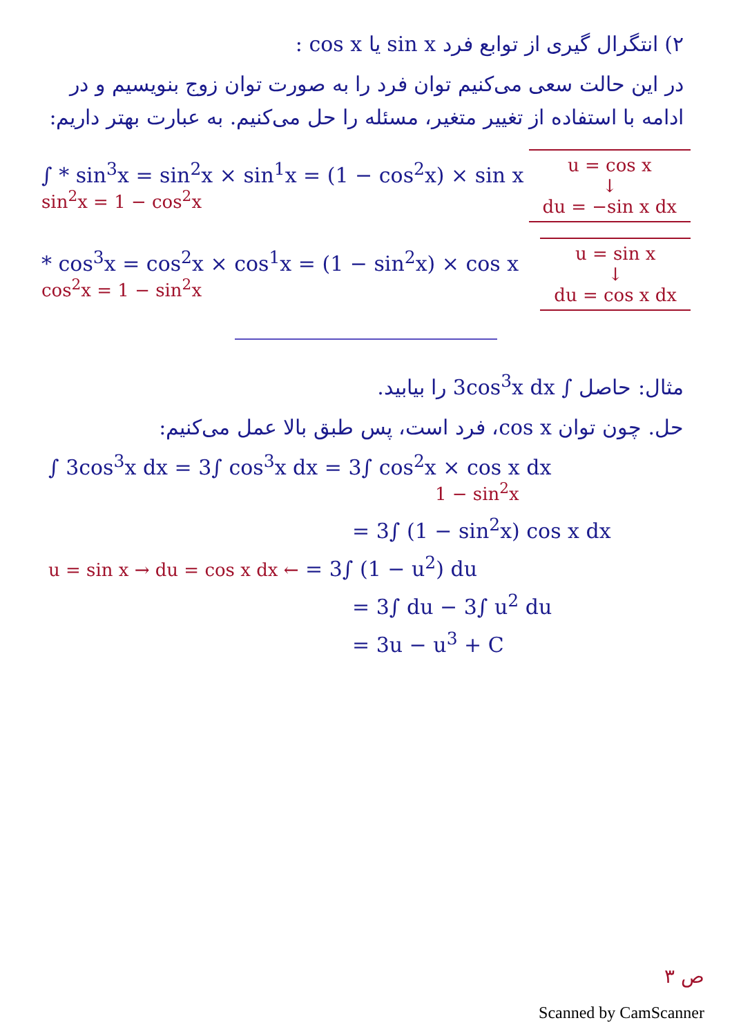۲) انتگرال گیری از توابع فرد sin x یا cos x :
در این حالت سعی می‌کنیم توان فرد را به صورت توان زوج بنویسیم و در ادامه با استفاده از تغییر متغیر، مسئله را حل می‌کنیم. به عبارت بهتر داریم:
∫ * sin<sup>3</sup>x = sin<sup>2</sup>x × sin<sup>1</sup>x = (1 − cos<sup>2</sup>x) × sin x
sin<sup>2</sup>x = 1 − cos<sup>2</sup>x
u = cos x
↓
du = −sin x dx
* cos<sup>3</sup>x = cos<sup>2</sup>x × cos<sup>1</sup>x = (1 − sin<sup>2</sup>x) × cos x
cos<sup>2</sup>x = 1 − sin<sup>2</sup>x
u = sin x
↓
du = cos x dx
مثال: حاصل ∫ 3cos<sup>3</sup>x dx را بیابید.
حل. چون توان cos x، فرد است، پس طبق بالا عمل می‌کنیم:
∫ 3cos<sup>3</sup>x dx = 3∫ cos<sup>3</sup>x dx = 3∫ cos<sup>2</sup>x × cos x dx
1 − sin<sup>2</sup>x
= 3∫ (1 − sin<sup>2</sup>x) cos x dx
u = sin x → du = cos x dx ← = 3∫ (1 − u<sup>2</sup>) du
= 3∫ du − 3∫ u<sup>2</sup> du
= 3u − u<sup>3</sup> + C
ص ۳
Scanned by CamScanner